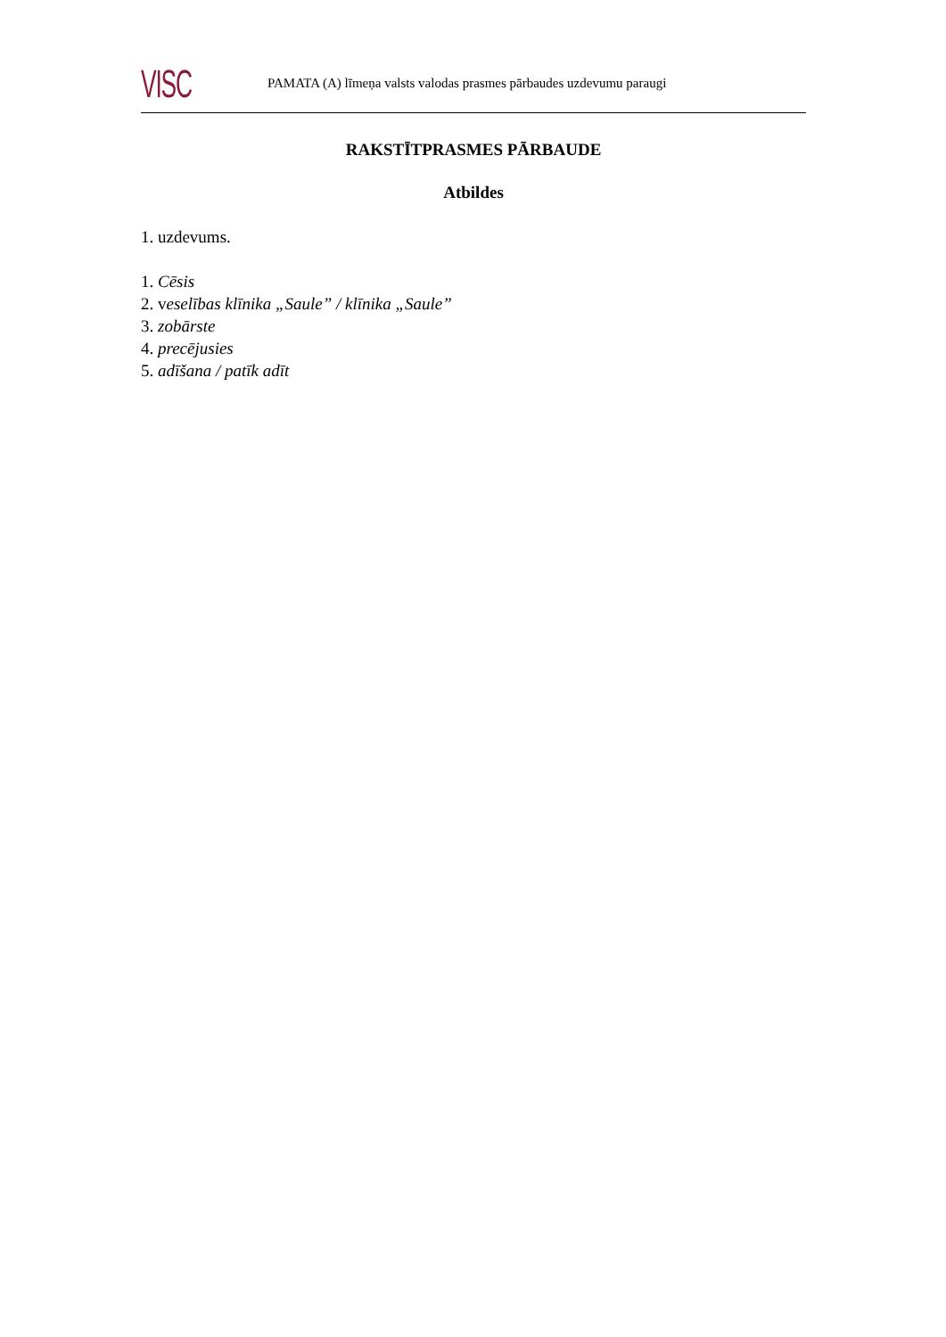VISC
PAMATA (A) līmeņa valsts valodas prasmes pārbaudes uzdevumu paraugi
RAKSTĪTPRASMES PĀRBAUDE
Atbildes
1. uzdevums.
1. Cēsis
2. veselības klīnika „Saule” / klīnika „Saule”
3. zobārste
4. precējusies
5. adīšana / patīk adīt